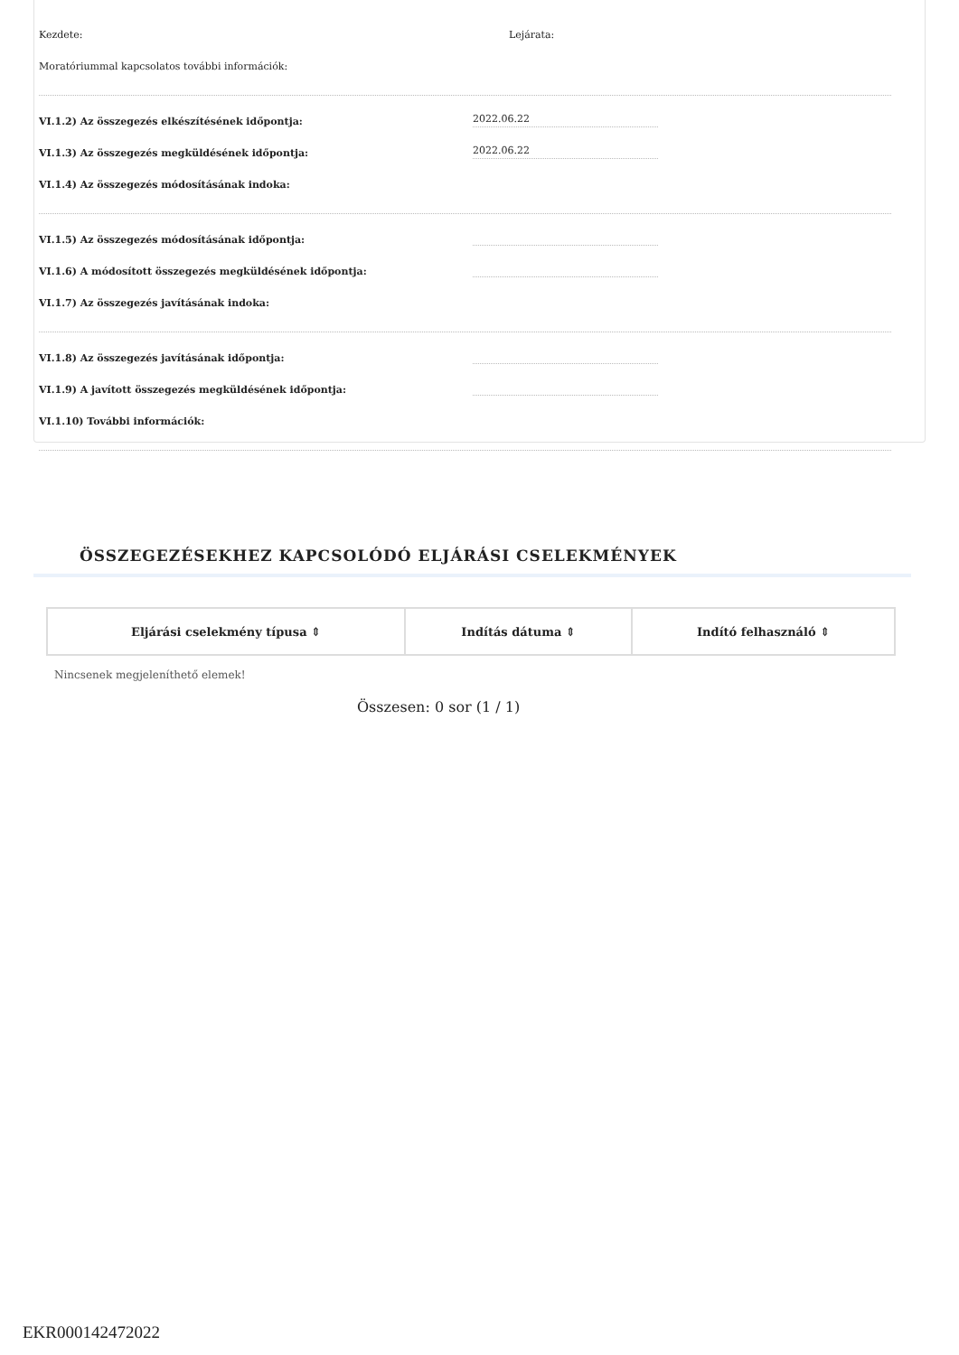Kezdete: Lejárata:
Moratóriummal kapcsolatos további információk:
VI.1.2) Az összegezés elkészítésének időpontja: 2022.06.22
VI.1.3) Az összegezés megküldésének időpontja: 2022.06.22
VI.1.4) Az összegezés módosításának indoka:
VI.1.5) Az összegezés módosításának időpontja:
VI.1.6) A módosított összegezés megküldésének időpontja:
VI.1.7) Az összegezés javításának indoka:
VI.1.8) Az összegezés javításának időpontja:
VI.1.9) A javított összegezés megküldésének időpontja:
VI.1.10) További információk:
ÖSSZEGEZÉSEKHEZ KAPCSOLÓDÓ ELJÁRÁSI CSELEKMÉNYEK
| Eljárási cselekmény típusa ⇕ | Indítás dátuma ⇕ | Indító felhasználó ⇕ |
| --- | --- | --- |
Nincsenek megjeleníthető elemek!
Összesen: 0 sor (1 / 1)
EKR000142472022